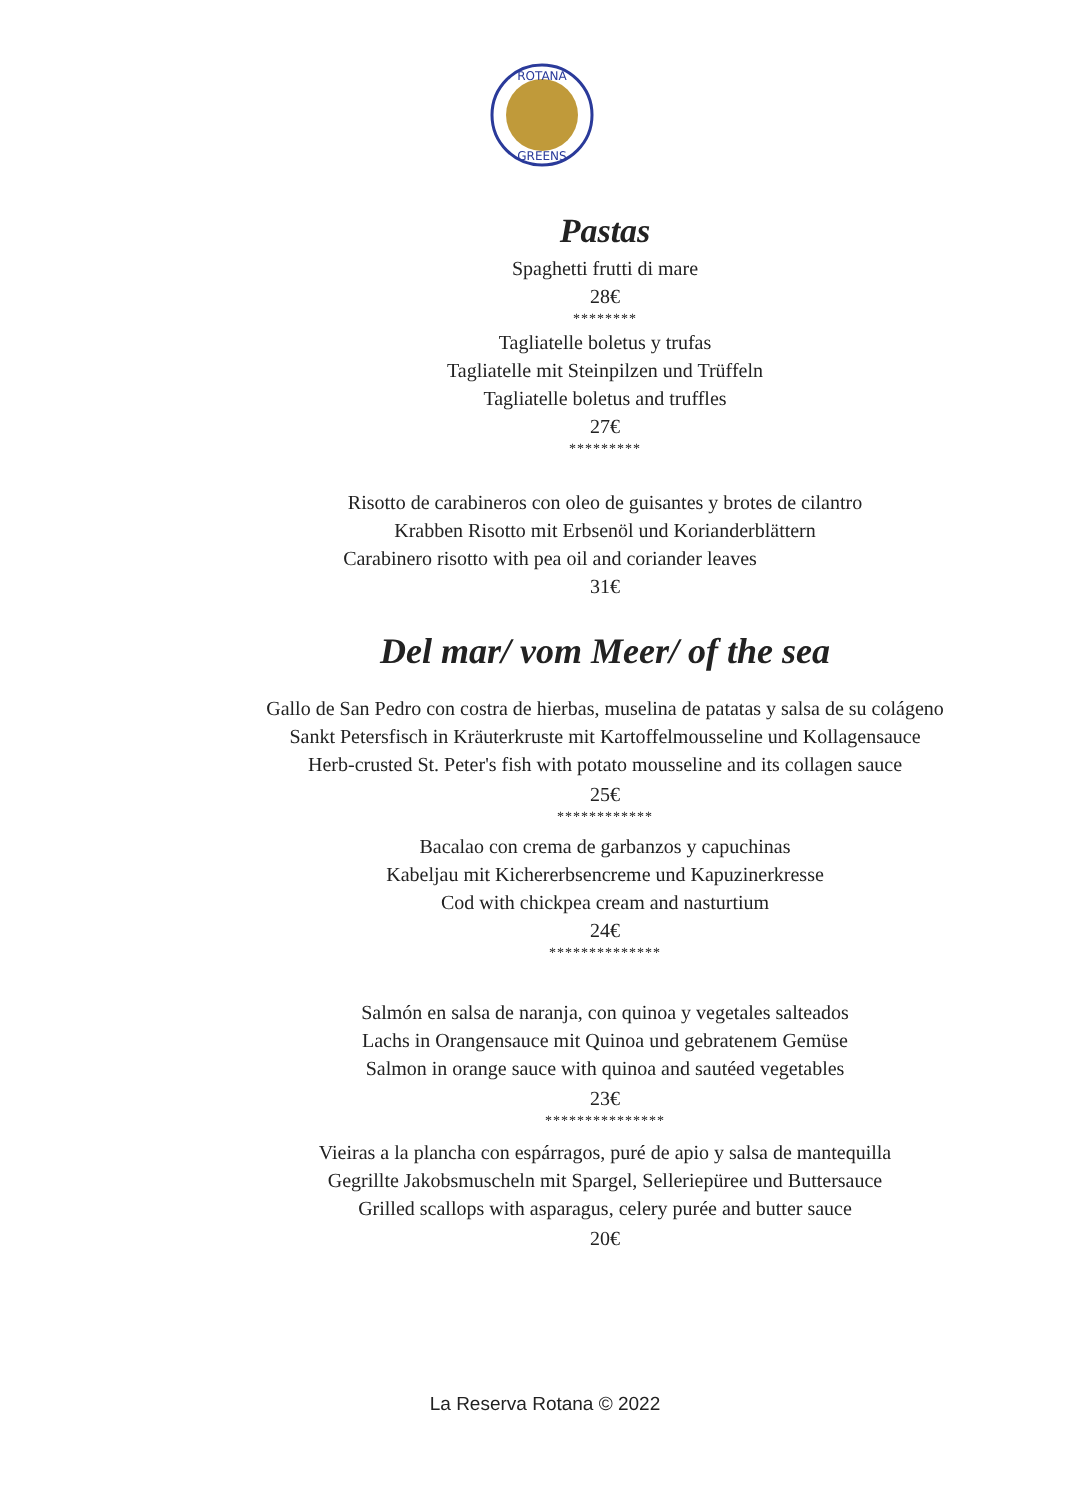ROTANA
GREENS
Pastas
Spaghetti frutti di mare
28€
********
Tagliatelle boletus y trufas
Tagliatelle mit Steinpilzen und Trüffeln
Tagliatelle boletus and truffles
27€
*********
Risotto de carabineros con oleo de guisantes y brotes de cilantro
Krabben Risotto mit Erbsenöl und Korianderblättern
Carabinero risotto with pea oil and coriander leaves
31€
Del mar/ vom Meer/ of the sea
Gallo de San Pedro con costra de hierbas, muselina de patatas y salsa de su colágeno
Sankt Petersfisch in Kräuterkruste mit Kartoffelmousseline und Kollagensauce
Herb-crusted St. Peter's fish with potato mousseline and its collagen sauce
25€
************
Bacalao con crema de garbanzos y capuchinas
Kabeljau mit Kichererbsencreme und Kapuzinerkresse
Cod with chickpea cream and nasturtium
24€
**************
Salmón en salsa de naranja, con quinoa y vegetales salteados
Lachs in Orangensauce mit Quinoa und gebratenem Gemüse
Salmon in orange sauce with quinoa and sautéed vegetables
23€
***************
Vieiras a la plancha con espárragos, puré de apio y salsa de mantequilla
Gegrillte Jakobsmuscheln mit Spargel, Selleriepüree und Buttersauce
Grilled scallops with asparagus, celery purée and butter sauce
20€
La Reserva Rotana © 2022